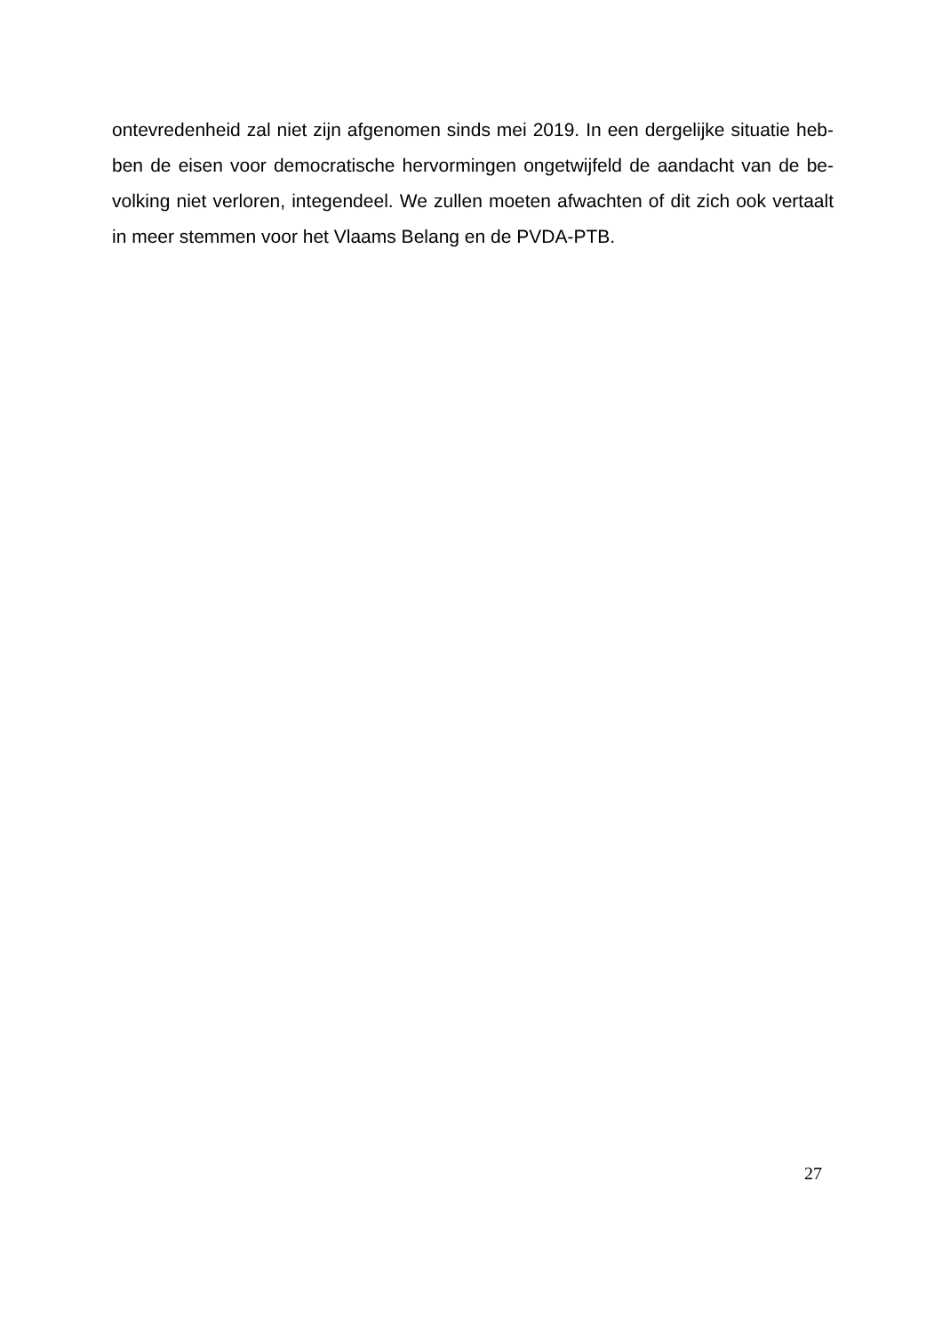ontevredenheid zal niet zijn afgenomen sinds mei 2019. In een dergelijke situatie heb-ben de eisen voor democratische hervormingen ongetwijfeld de aandacht van de be-volking niet verloren, integendeel. We zullen moeten afwachten of dit zich ook vertaalt in meer stemmen voor het Vlaams Belang en de PVDA-PTB.
27